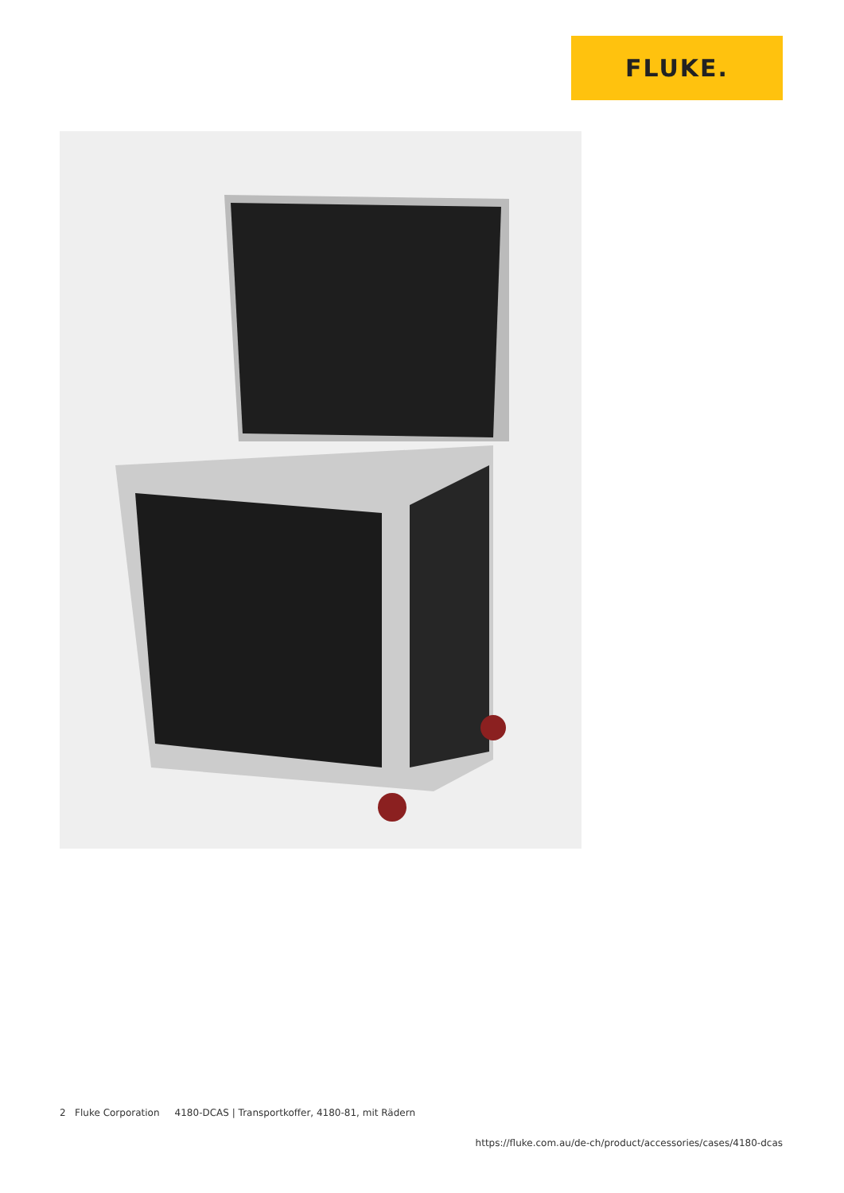FLUKE.
2 Fluke Corporation 4180-DCAS | Transportkoffer, 4180-81, mit Rädern
https://fluke.com.au/de-ch/product/accessories/cases/4180-dcas